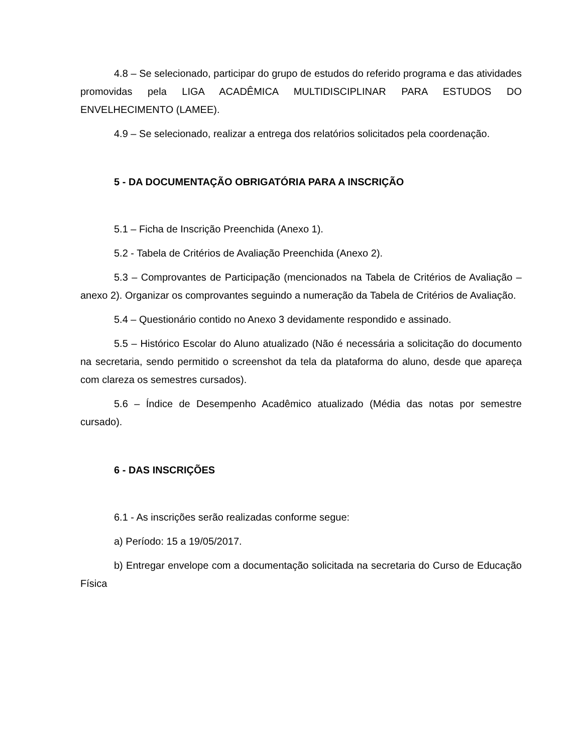4.8 – Se selecionado, participar do grupo de estudos do referido programa e das atividades promovidas pela LIGA ACADÊMICA MULTIDISCIPLINAR PARA ESTUDOS DO ENVELHECIMENTO (LAMEE).
4.9 – Se selecionado, realizar a entrega dos relatórios solicitados pela coordenação.
5 - DA DOCUMENTAÇÃO OBRIGATÓRIA PARA A INSCRIÇÃO
5.1 – Ficha de Inscrição Preenchida (Anexo 1).
5.2 - Tabela de Critérios de Avaliação Preenchida (Anexo 2).
5.3 – Comprovantes de Participação (mencionados na Tabela de Critérios de Avaliação – anexo 2). Organizar os comprovantes seguindo a numeração da Tabela de Critérios de Avaliação.
5.4 – Questionário contido no Anexo 3 devidamente respondido e assinado.
5.5 – Histórico Escolar do Aluno atualizado (Não é necessária a solicitação do documento na secretaria, sendo permitido o screenshot da tela da plataforma do aluno, desde que apareça com clareza os semestres cursados).
5.6 – Índice de Desempenho Acadêmico atualizado (Média das notas por semestre cursado).
6 - DAS INSCRIÇÕES
6.1 - As inscrições serão realizadas conforme segue:
a) Período: 15 a 19/05/2017.
b) Entregar envelope com a documentação solicitada na secretaria do Curso de Educação Física